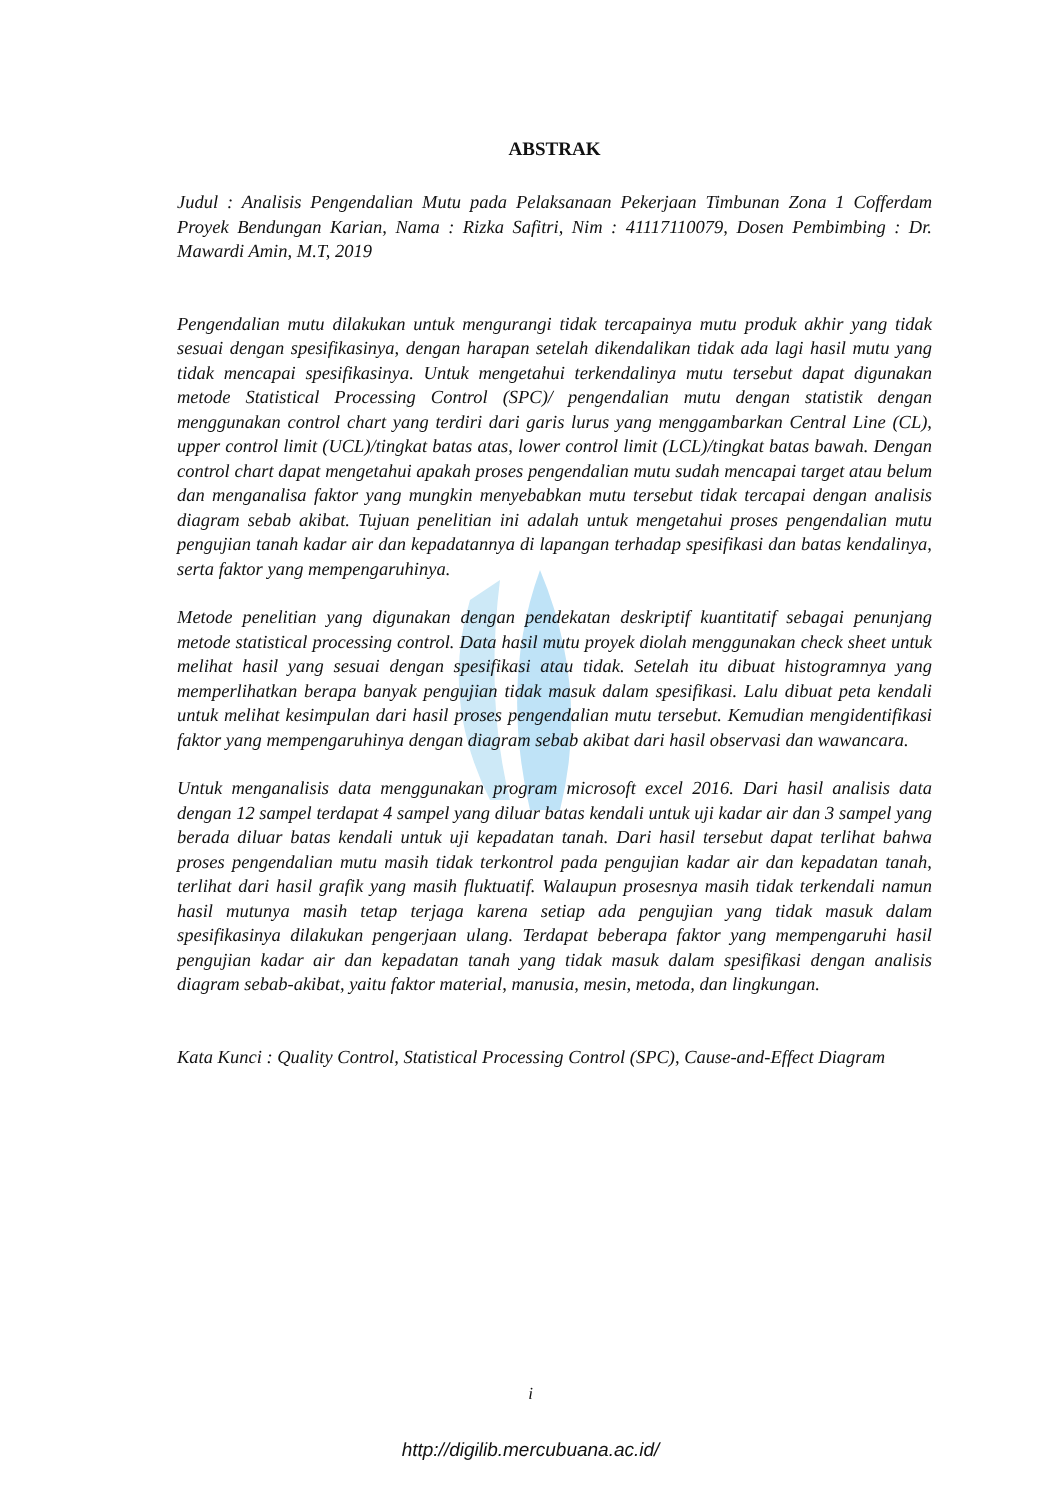ABSTRAK
Judul : Analisis Pengendalian Mutu pada Pelaksanaan Pekerjaan Timbunan Zona 1 Cofferdam Proyek Bendungan Karian, Nama : Rizka Safitri, Nim : 41117110079, Dosen Pembimbing : Dr. Mawardi Amin, M.T, 2019
Pengendalian mutu dilakukan untuk mengurangi tidak tercapainya mutu produk akhir yang tidak sesuai dengan spesifikasinya, dengan harapan setelah dikendalikan tidak ada lagi hasil mutu yang tidak mencapai spesifikasinya. Untuk mengetahui terkendalinya mutu tersebut dapat digunakan metode Statistical Processing Control (SPC)/ pengendalian mutu dengan statistik dengan menggunakan control chart yang terdiri dari garis lurus yang menggambarkan Central Line (CL), upper control limit (UCL)/tingkat batas atas, lower control limit (LCL)/tingkat batas bawah. Dengan control chart dapat mengetahui apakah proses pengendalian mutu sudah mencapai target atau belum dan menganalisa faktor yang mungkin menyebabkan mutu tersebut tidak tercapai dengan analisis diagram sebab akibat. Tujuan penelitian ini adalah untuk mengetahui proses pengendalian mutu pengujian tanah kadar air dan kepadatannya di lapangan terhadap spesifikasi dan batas kendalinya, serta faktor yang mempengaruhinya.
Metode penelitian yang digunakan dengan pendekatan deskriptif kuantitatif sebagai penunjang metode statistical processing control. Data hasil mutu proyek diolah menggunakan check sheet untuk melihat hasil yang sesuai dengan spesifikasi atau tidak. Setelah itu dibuat histogramnya yang memperlihatkan berapa banyak pengujian tidak masuk dalam spesifikasi. Lalu dibuat peta kendali untuk melihat kesimpulan dari hasil proses pengendalian mutu tersebut. Kemudian mengidentifikasi faktor yang mempengaruhinya dengan diagram sebab akibat dari hasil observasi dan wawancara.
Untuk menganalisis data menggunakan program microsoft excel 2016. Dari hasil analisis data dengan 12 sampel terdapat 4 sampel yang diluar batas kendali untuk uji kadar air dan 3 sampel yang berada diluar batas kendali untuk uji kepadatan tanah. Dari hasil tersebut dapat terlihat bahwa proses pengendalian mutu masih tidak terkontrol pada pengujian kadar air dan kepadatan tanah, terlihat dari hasil grafik yang masih fluktuatif. Walaupun prosesnya masih tidak terkendali namun hasil mutunya masih tetap terjaga karena setiap ada pengujian yang tidak masuk dalam spesifikasinya dilakukan pengerjaan ulang. Terdapat beberapa faktor yang mempengaruhi hasil pengujian kadar air dan kepadatan tanah yang tidak masuk dalam spesifikasi dengan analisis diagram sebab-akibat, yaitu faktor material, manusia, mesin, metoda, dan lingkungan.
Kata Kunci : Quality Control, Statistical Processing Control (SPC), Cause-and-Effect Diagram
i
http://digilib.mercubuana.ac.id/